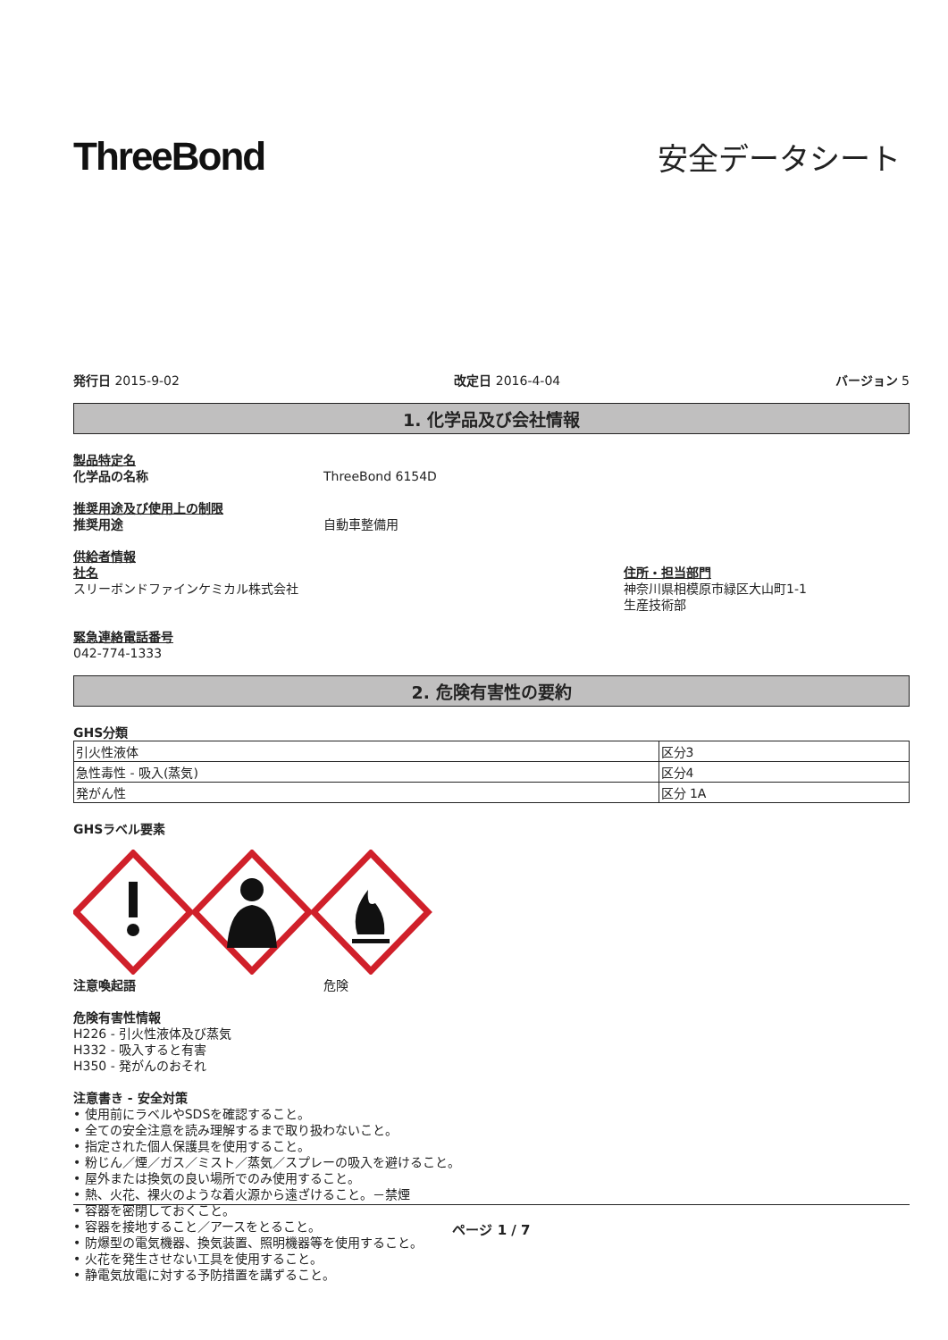ThreeBond
安全データシート
発行日 2015-9-02 改定日 2016-4-04 バージョン 5
1. 化学品及び会社情報
製品特定名
化学品の名称 ThreeBond 6154D
推奨用途及び使用上の制限
推奨用途 自動車整備用
供給者情報
社名
スリーボンドファインケミカル株式会社
住所・担当部門
神奈川県相模原市緑区大山町1-1
生産技術部
緊急連絡電話番号
042-774-1333
2. 危険有害性の要約
GHS分類
| 引火性液体 | 区分3 |
| 急性毒性 - 吸入(蒸気) | 区分4 |
| 発がん性 | 区分 1A |
GHSラベル要素
注意喚起語 危険
危険有害性情報
H226 - 引火性液体及び蒸気
H332 - 吸入すると有害
H350 - 発がんのおそれ
注意書き - 安全対策
• 使用前にラベルやSDSを確認すること。
• 全ての安全注意を読み理解するまで取り扱わないこと。
• 指定された個人保護具を使用すること。
• 粉じん／煙／ガス／ミスト／蒸気／スプレーの吸入を避けること。
• 屋外または換気の良い場所でのみ使用すること。
• 熱、火花、裸火のような着火源から遠ざけること。－禁煙
• 容器を密閉しておくこと。
• 容器を接地すること／アースをとること。
• 防爆型の電気機器、換気装置、照明機器等を使用すること。
• 火花を発生させない工具を使用すること。
• 静電気放電に対する予防措置を講ずること。
ページ 1 / 7